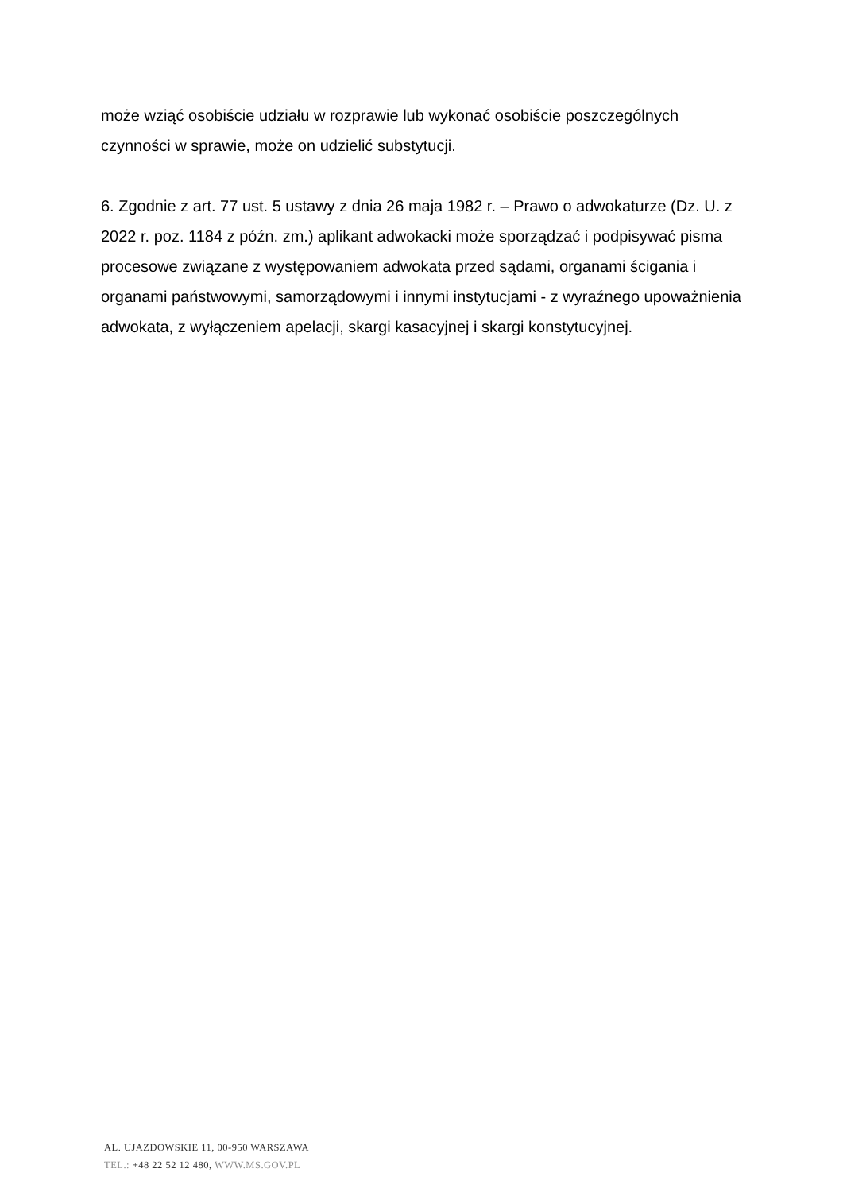może wziąć osobiście udziału w rozprawie lub wykonać osobiście poszczególnych czynności w sprawie, może on udzielić substytucji.
6. Zgodnie z art. 77 ust. 5 ustawy z dnia 26 maja 1982 r. – Prawo o adwokaturze (Dz. U. z 2022 r. poz. 1184 z późn. zm.) aplikant adwokacki może sporządzać i podpisywać pisma procesowe związane z występowaniem adwokata przed sądami, organami ścigania i organami państwowymi, samorządowymi i innymi instytucjami - z wyraźnego upoważnienia adwokata, z wyłączeniem apelacji, skargi kasacyjnej i skargi konstytucyjnej.
AL. UJAZDOWSKIE 11, 00-950 WARSZAWA
TEL.: +48 22 52 12 480, WWW.MS.GOV.PL